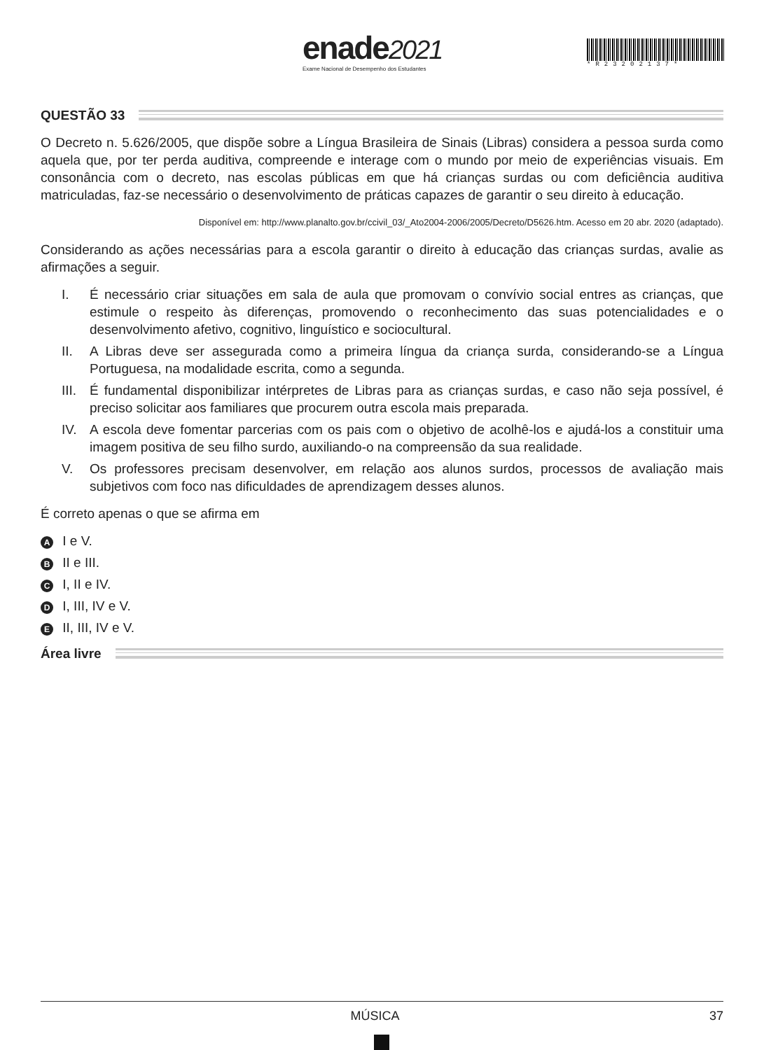enade2021
Exame Nacional de Desempenho dos Estudantes
*R23202137*
QUESTÃO 33
O Decreto n. 5.626/2005, que dispõe sobre a Língua Brasileira de Sinais (Libras) considera a pessoa surda como aquela que, por ter perda auditiva, compreende e interage com o mundo por meio de experiências visuais. Em consonância com o decreto, nas escolas públicas em que há crianças surdas ou com deficiência auditiva matriculadas, faz-se necessário o desenvolvimento de práticas capazes de garantir o seu direito à educação.
Disponível em: http://www.planalto.gov.br/ccivil_03/_Ato2004-2006/2005/Decreto/D5626.htm. Acesso em 20 abr. 2020 (adaptado).
Considerando as ações necessárias para a escola garantir o direito à educação das crianças surdas, avalie as afirmações a seguir.
I. É necessário criar situações em sala de aula que promovam o convívio social entres as crianças, que estimule o respeito às diferenças, promovendo o reconhecimento das suas potencialidades e o desenvolvimento afetivo, cognitivo, linguístico e sociocultural.
II. A Libras deve ser assegurada como a primeira língua da criança surda, considerando-se a Língua Portuguesa, na modalidade escrita, como a segunda.
III.
É fundamental disponibilizar intérpretes de Libras para as crianças surdas, e caso não seja possível, é preciso solicitar aos familiares que procurem outra escola mais preparada.
IV. A escola deve fomentar parcerias com os pais com o objetivo de acolhê-los e ajudá-los a constituir uma imagem positiva de seu filho surdo, auxiliando-o na compreensão da sua realidade.
V. Os professores precisam desenvolver, em relação aos alunos surdos, processos de avaliação mais subjetivos com foco nas dificuldades de aprendizagem desses alunos.
É correto apenas o que se afirma em
A I e V.
B II e III.
C I, II e IV.
D I, III, IV e V.
E II, III, IV e V.
Área livre
MÚSICA 37